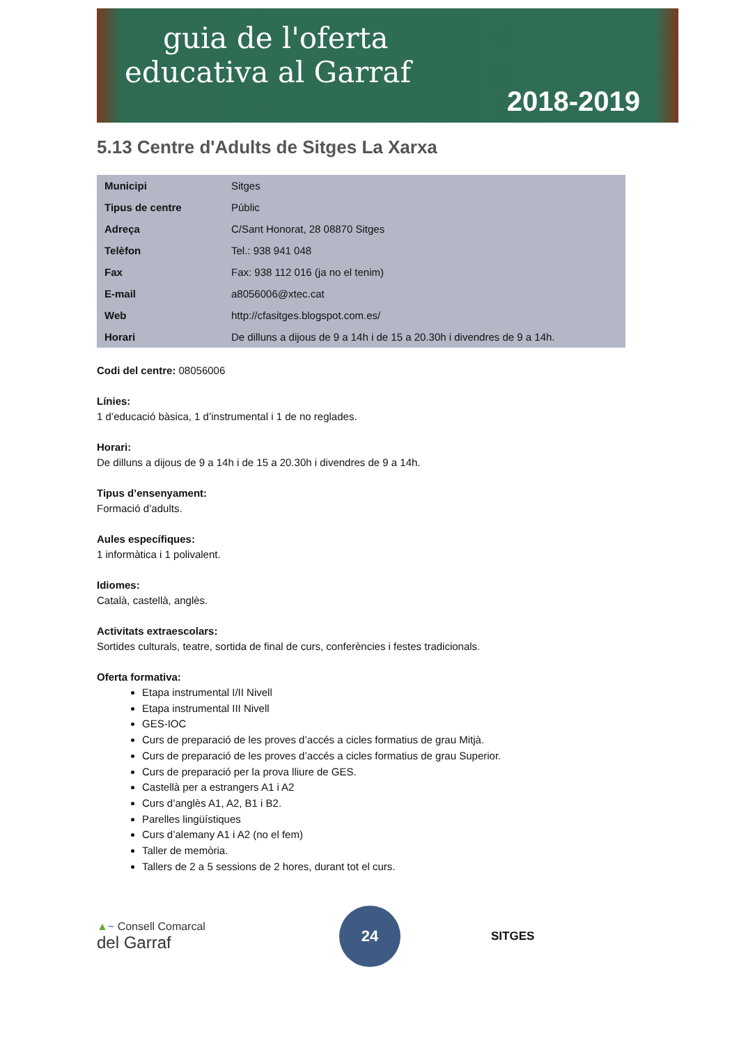guia de l'oferta
educativa al Garraf
2018-2019
5.13 Centre d'Adults de Sitges La Xarxa
| Municipi | Sitges |
| Tipus de centre | Públic |
| Adreça | C/Sant Honorat, 28 08870 Sitges |
| Telèfon | Tel.: 938 941 048 |
| Fax | Fax: 938 112 016 (ja no el tenim) |
| E-mail | a8056006@xtec.cat |
| Web | http://cfasitges.blogspot.com.es/ |
| Horari | De dilluns a dijous de 9 a 14h i de 15 a 20.30h i divendres de 9 a 14h. |
Codi del centre: 08056006
Línies:
1 d’educació bàsica, 1 d’instrumental i 1 de no reglades.
Horari:
De dilluns a dijous de 9 a 14h i de 15 a 20.30h i divendres de 9 a 14h.
Tipus d’ensenyament:
Formació d’adults.
Aules específiques:
1 informàtica i 1 polivalent.
Idiomes:
Català, castellà, anglès.
Activitats extraescolars:
Sortides culturals, teatre, sortida de final de curs, conferències i festes tradicionals.
Oferta formativa:
Etapa instrumental I/II Nivell
Etapa instrumental III Nivell
GES-IOC
Curs de preparació de les proves d’accés a cicles formatius de grau Mitjà.
Curs de preparació de les proves d’accés a cicles formatius de grau Superior.
Curs de preparació per la prova lliure de GES.
Castellà per a estrangers A1 i A2
Curs d’anglès A1, A2, B1 i B2.
Parelles lingüístiques
Curs d’alemany A1 i A2 (no el fem)
Taller de memòria.
Tallers de 2 a 5 sessions de 2 hores, durant tot el curs.
▲~ Consell Comarcal
del Garraf
24
SITGES